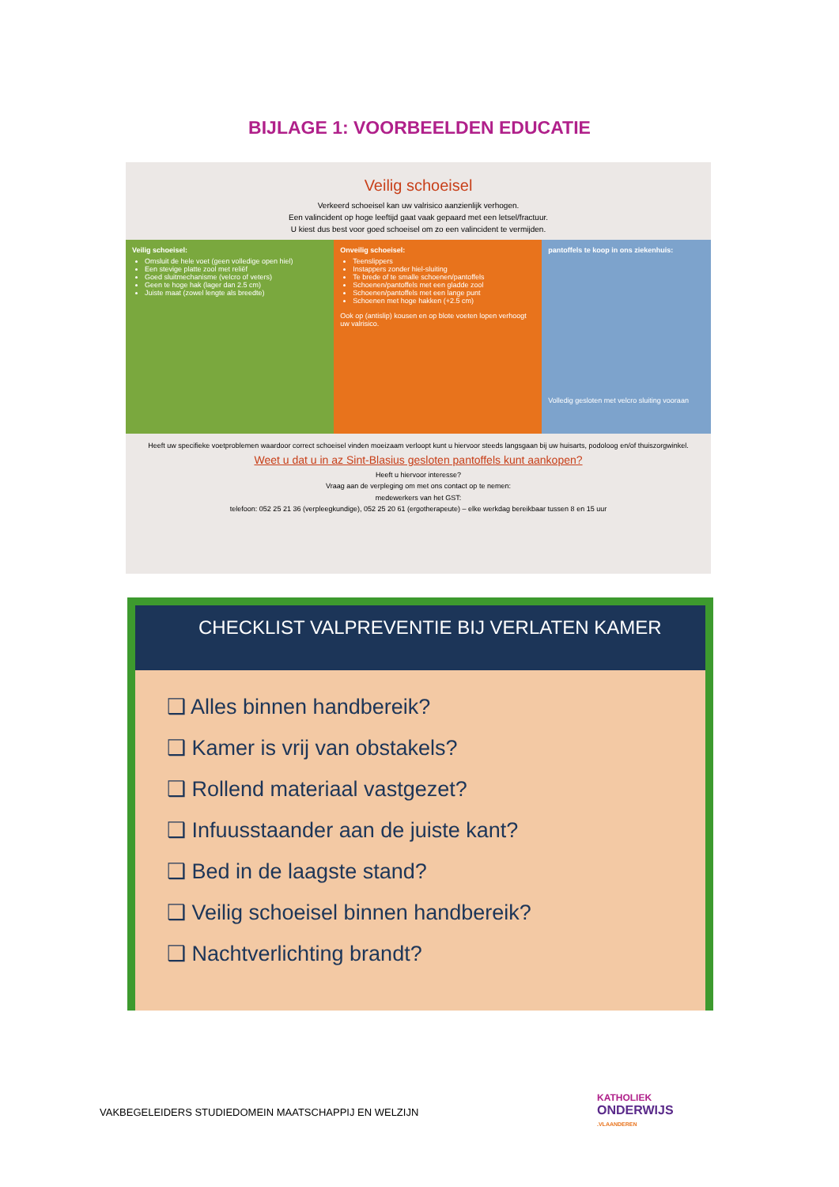BIJLAGE 1: VOORBEELDEN EDUCATIE
Veilig schoeisel
Verkeerd schoeisel kan uw valrisico aanzienlijk verhogen.
Een valincident op hoge leeftijd gaat vaak gepaard met een letsel/fractuur.
U kiest dus best voor goed schoeisel om zo een valincident te vermijden.
Veilig schoeisel:
Omsluit de hele voet (geen volledige open hiel)
Een stevige platte zool met reliëf
Goed sluitmechanisme (velcro of veters)
Geen te hoge hak (lager dan 2.5 cm)
Juiste maat (zowel lengte als breedte)
Onveilig schoeisel:
Teenslippers
Instappers zonder hiel-sluiting
Te brede of te smalle schoenen/pantoffels
Schoenen/pantoffels met een gladde zool
Schoenen/pantoffels met een lange punt
Schoenen met hoge hakken (+2.5 cm)
Ook op (antislip) kousen en op blote voeten lopen verhoogt uw valrisico.
pantoffels te koop in ons ziekenhuis:
Volledig gesloten met velcro sluiting vooraan
Heeft uw specifieke voetproblemen waardoor correct schoeisel vinden moeizaam verloopt kunt u hiervoor steeds langsgaan bij uw huisarts, podoloog en/of thuiszorgwinkel.
Weet u dat u in az Sint-Blasius gesloten pantoffels kunt aankopen?
Heeft u hiervoor interesse?
Vraag aan de verpleging om met ons contact op te nemen:
medewerkers van het GST:
telefoon: 052 25 21 36 (verpleegkundige), 052 25 20 61 (ergotherapeute) – elke werkdag bereikbaar tussen 8 en 15 uur
CHECKLIST VALPREVENTIE BIJ VERLATEN KAMER
❑ Alles binnen handbereik?
❑ Kamer is vrij van obstakels?
❑ Rollend materiaal vastgezet?
❑ Infuusstaander aan de juiste kant?
❑ Bed in de laagste stand?
❑ Veilig schoeisel binnen handbereik?
❑ Nachtverlichting brandt?
VAKBEGELEIDERS STUDIEDOMEIN MAATSCHAPPIJ EN WELZIJN
KATHOLIEK
ONDERWIJS
.VLAANDEREN